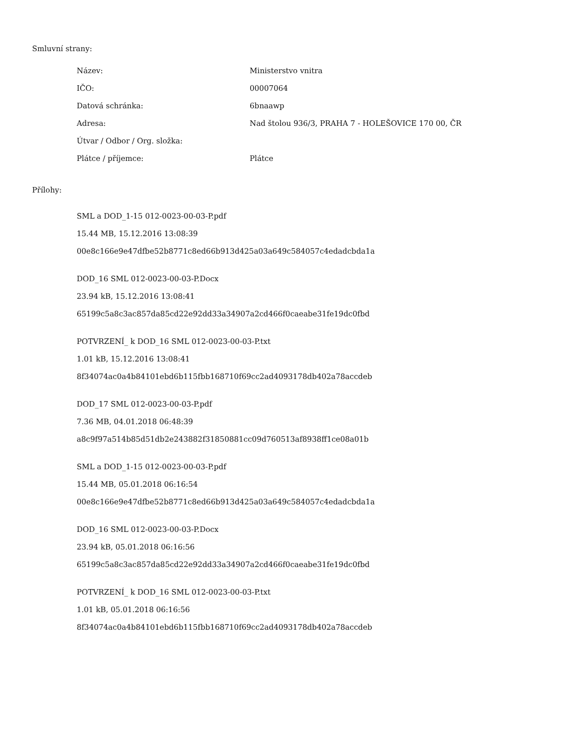Smluvní strany:
| Název: | Ministerstvo vnitra |
| IČO: | 00007064 |
| Datová schránka: | 6bnaawp |
| Adresa: | Nad štolou 936/3, PRAHA 7 - HOLEŠOVICE 170 00, ČR |
| Útvar / Odbor / Org. složka: | |
| Plátce / příjemce: | Plátce |
Přílohy:
SML a DOD_1-15 012-0023-00-03-P.pdf
15.44 MB, 15.12.2016 13:08:39
00e8c166e9e47dfbe52b8771c8ed66b913d425a03a649c584057c4edadcbda1a
DOD_16 SML 012-0023-00-03-P.Docx
23.94 kB, 15.12.2016 13:08:41
65199c5a8c3ac857da85cd22e92dd33a34907a2cd466f0caeabe31fe19dc0fbd
POTVRZENÍ_ k DOD_16 SML 012-0023-00-03-P.txt
1.01 kB, 15.12.2016 13:08:41
8f34074ac0a4b84101ebd6b115fbb168710f69cc2ad4093178db402a78accdeb
DOD_17 SML 012-0023-00-03-P.pdf
7.36 MB, 04.01.2018 06:48:39
a8c9f97a514b85d51db2e243882f31850881cc09d760513af8938ff1ce08a01b
SML a DOD_1-15 012-0023-00-03-P.pdf
15.44 MB, 05.01.2018 06:16:54
00e8c166e9e47dfbe52b8771c8ed66b913d425a03a649c584057c4edadcbda1a
DOD_16 SML 012-0023-00-03-P.Docx
23.94 kB, 05.01.2018 06:16:56
65199c5a8c3ac857da85cd22e92dd33a34907a2cd466f0caeabe31fe19dc0fbd
POTVRZENÍ_ k DOD_16 SML 012-0023-00-03-P.txt
1.01 kB, 05.01.2018 06:16:56
8f34074ac0a4b84101ebd6b115fbb168710f69cc2ad4093178db402a78accdeb